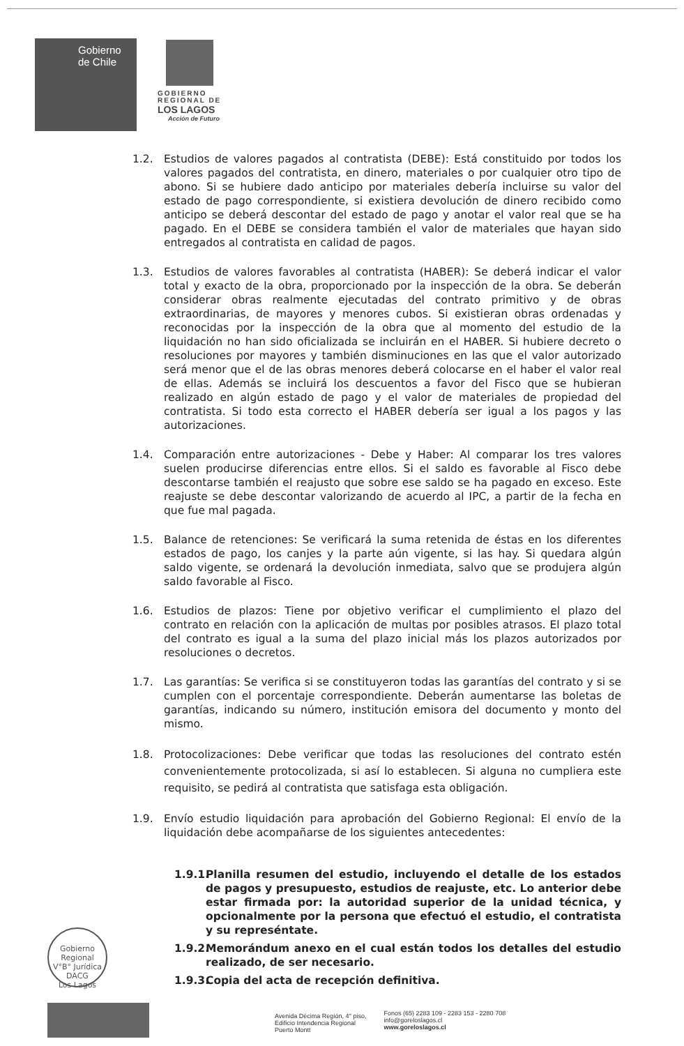Gobierno
de Chile
GOBIERNO
REGIONAL DE
LOS LAGOS
Acción de Futuro
1.2. Estudios de valores pagados al contratista (DEBE): Está constituido por todos los valores pagados del contratista, en dinero, materiales o por cualquier otro tipo de abono. Si se hubiere dado anticipo por materiales debería incluirse su valor del estado de pago correspondiente, si existiera devolución de dinero recibido como anticipo se deberá descontar del estado de pago y anotar el valor real que se ha pagado. En el DEBE se considera también el valor de materiales que hayan sido entregados al contratista en calidad de pagos.
1.3. Estudios de valores favorables al contratista (HABER): Se deberá indicar el valor total y exacto de la obra, proporcionado por la inspección de la obra. Se deberán considerar obras realmente ejecutadas del contrato primitivo y de obras extraordinarias, de mayores y menores cubos. Si existieran obras ordenadas y reconocidas por la inspección de la obra que al momento del estudio de la liquidación no han sido oficializada se incluirán en el HABER. Si hubiere decreto o resoluciones por mayores y también disminuciones en las que el valor autorizado será menor que el de las obras menores deberá colocarse en el haber el valor real de ellas. Además se incluirá los descuentos a favor del Fisco que se hubieran realizado en algún estado de pago y el valor de materiales de propiedad del contratista. Si todo esta correcto el HABER debería ser igual a los pagos y las autorizaciones.
1.4. Comparación entre autorizaciones - Debe y Haber: Al comparar los tres valores suelen producirse diferencias entre ellos. Si el saldo es favorable al Fisco debe descontarse también el reajusto que sobre ese saldo se ha pagado en exceso. Este reajuste se debe descontar valorizando de acuerdo al IPC, a partir de la fecha en que fue mal pagada.
1.5. Balance de retenciones: Se verificará la suma retenida de éstas en los diferentes estados de pago, los canjes y la parte aún vigente, si las hay. Si quedara algún saldo vigente, se ordenará la devolución inmediata, salvo que se produjera algún saldo favorable al Fisco.
1.6. Estudios de plazos: Tiene por objetivo verificar el cumplimiento el plazo del contrato en relación con la aplicación de multas por posibles atrasos. El plazo total del contrato es igual a la suma del plazo inicial más los plazos autorizados por resoluciones o decretos.
1.7. Las garantías: Se verifica si se constituyeron todas las garantías del contrato y si se cumplen con el porcentaje correspondiente. Deberán aumentarse las boletas de garantías, indicando su número, institución emisora del documento y monto del mismo.
1.8. Protocolizaciones: Debe verificar que todas las resoluciones del contrato estén convenientemente protocolizada, si así lo establecen. Si alguna no cumpliera este requisito, se pedirá al contratista que satisfaga esta obligación.
1.9. Envío estudio liquidación para aprobación del Gobierno Regional: El envío de la liquidación debe acompañarse de los siguientes antecedentes:
1.9.1. Planilla resumen del estudio, incluyendo el detalle de los estados de pagos y presupuesto, estudios de reajuste, etc. Lo anterior debe estar firmada por: la autoridad superior de la unidad técnica, y opcionalmente por la persona que efectuó el estudio, el contratista y su represéntate.
1.9.2. Memorándum anexo en el cual están todos los detalles del estudio realizado, de ser necesario.
1.9.3. Copia del acta de recepción definitiva.
Gobierno Regional
V°B° Jurídica
DACG
Los Lagos
Avenida Décima Región, 4° piso,
Edificio Intendencia Regional
Puerto Montt
Fonos (65) 2283 109 - 2283 153 - 2280 708
info@goreloslagos.cl
www.goreloslagos.cl